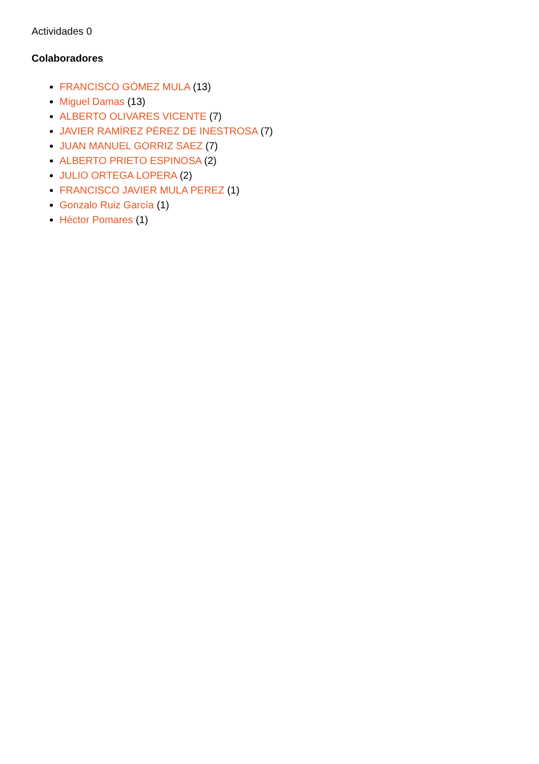Actividades 0
Colaboradores
FRANCISCO GÓMEZ MULA (13)
Miguel Damas (13)
ALBERTO OLIVARES VICENTE (7)
JAVIER RAMÍREZ PÉREZ DE INESTROSA (7)
JUAN MANUEL GORRIZ SAEZ (7)
ALBERTO PRIETO ESPINOSA (2)
JULIO ORTEGA LOPERA (2)
FRANCISCO JAVIER MULA PEREZ (1)
Gonzalo Ruiz García (1)
Héctor Pomares (1)